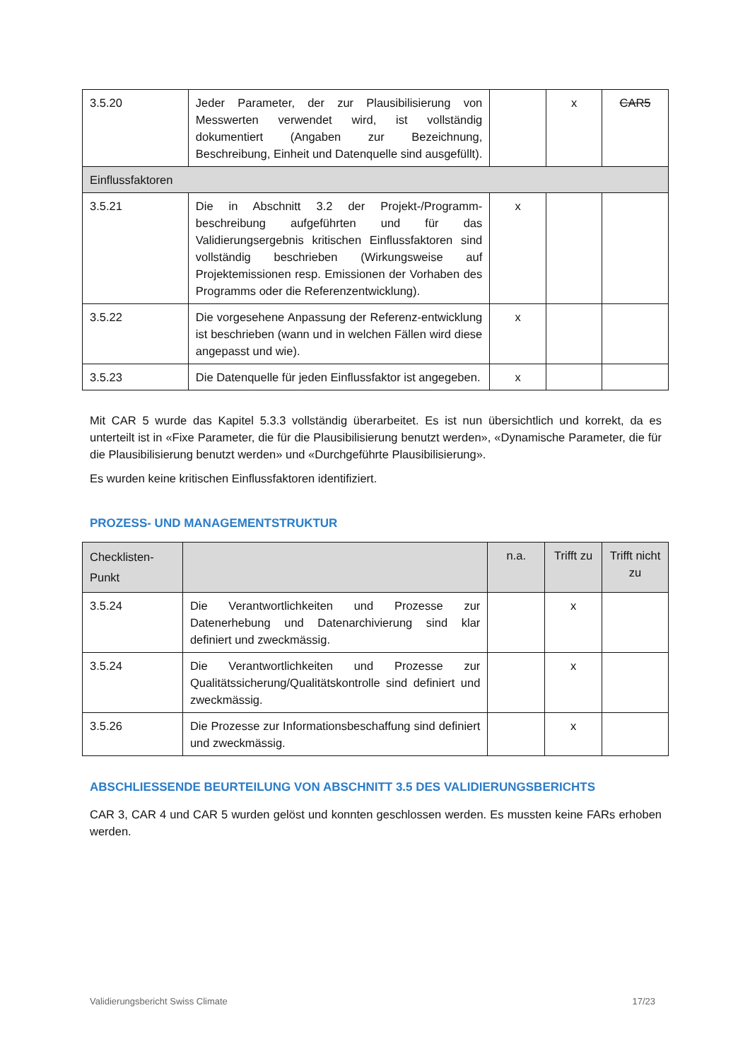| 3.5.20 | Jeder Parameter, der zur Plausibilisierung von Messwerten verwendet wird, ist vollständig dokumentiert (Angaben zur Bezeichnung, Beschreibung, Einheit und Datenquelle sind ausgefüllt). | | x | CAR5 |
| Einflussfaktoren | | | | |
| 3.5.21 | Die in Abschnitt 3.2 der Projekt-/Programm-beschreibung aufgeführten und für das Validierungsergebnis kritischen Einflussfaktoren sind vollständig beschrieben (Wirkungsweise auf Projektemissionen resp. Emissionen der Vorhaben des Programms oder die Referenzentwicklung). | x | | |
| 3.5.22 | Die vorgesehene Anpassung der Referenz-entwicklung ist beschrieben (wann und in welchen Fällen wird diese angepasst und wie). | x | | |
| 3.5.23 | Die Datenquelle für jeden Einflussfaktor ist angegeben. | x | | |
Mit CAR 5 wurde das Kapitel 5.3.3 vollständig überarbeitet. Es ist nun übersichtlich und korrekt, da es unterteilt ist in «Fixe Parameter, die für die Plausibilisierung benutzt werden», «Dynamische Parameter, die für die Plausibilisierung benutzt werden» und «Durchgeführte Plausibilisierung».
Es wurden keine kritischen Einflussfaktoren identifiziert.
PROZESS- UND MANAGEMENTSTRUKTUR
| Checklisten- Punkt | | n.a. | Trifft zu | Trifft nicht zu |
| --- | --- | --- | --- | --- |
| 3.5.24 | Die Verantwortlichkeiten und Prozesse zur Datenerhebung und Datenarchivierung sind klar definiert und zweckmässig. | | x | |
| 3.5.24 | Die Verantwortlichkeiten und Prozesse zur Qualitätssicherung/Qualitätskontrolle sind definiert und zweckmässig. | | x | |
| 3.5.26 | Die Prozesse zur Informationsbeschaffung sind definiert und zweckmässig. | | x | |
ABSCHLIESSENDE BEURTEILUNG VON ABSCHNITT 3.5 DES VALIDIERUNGSBERICHTS
CAR 3, CAR 4 und CAR 5 wurden gelöst und konnten geschlossen werden. Es mussten keine FARs erhoben werden.
Validierungsbericht Swiss Climate 17/23